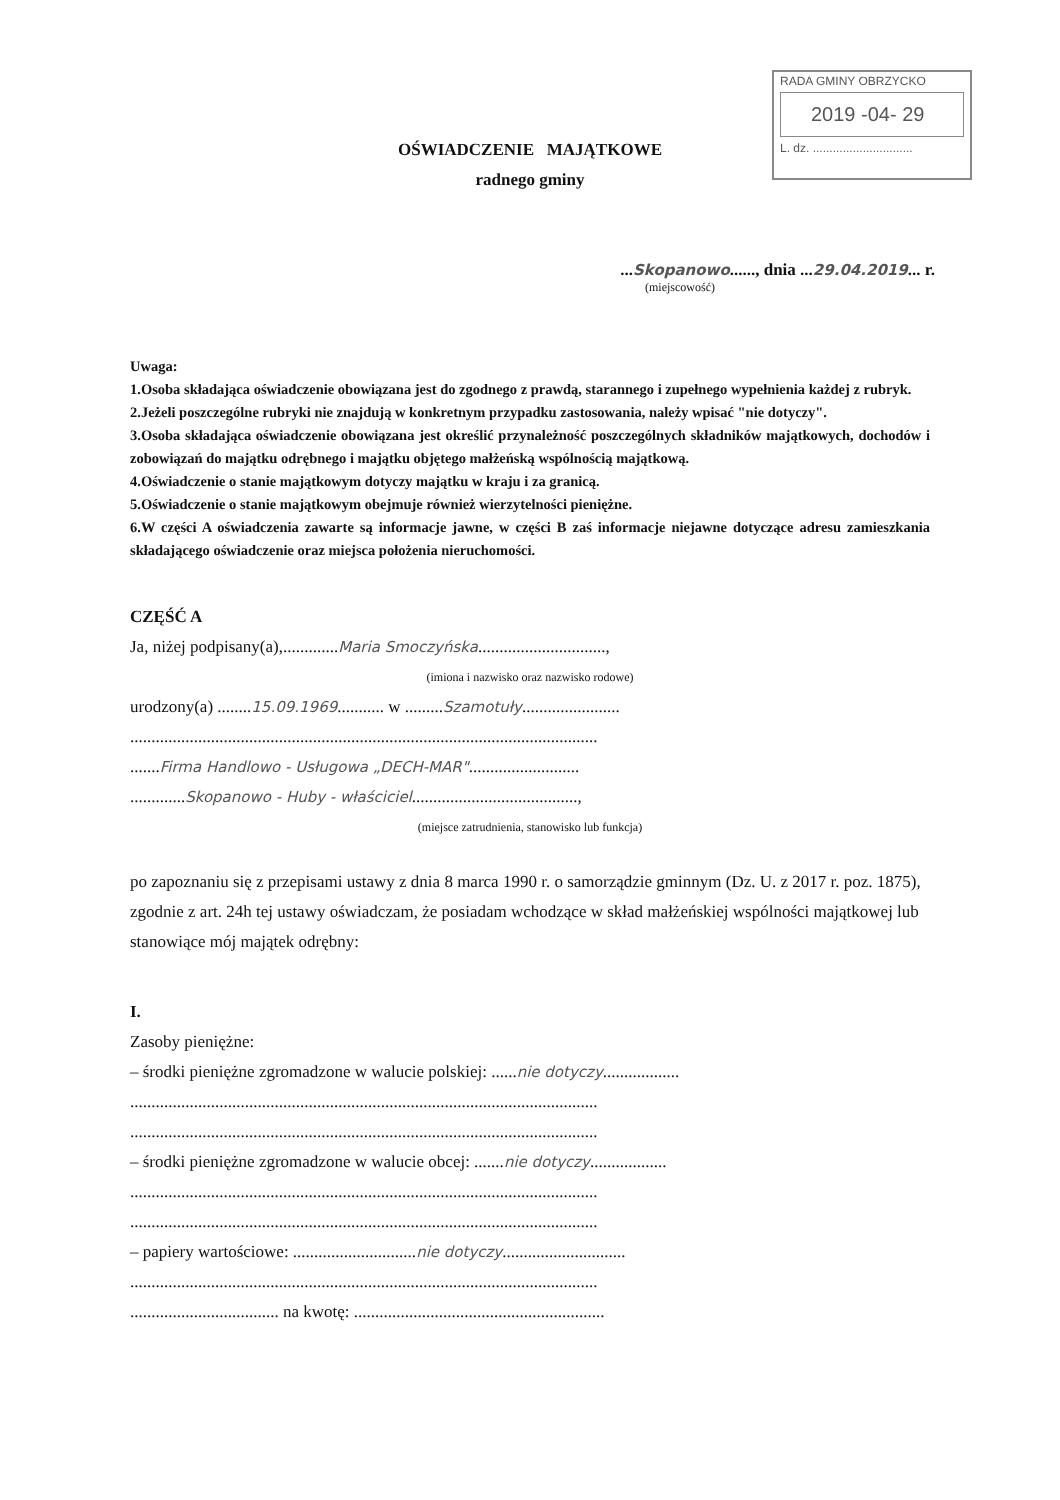RADA GMINY OBRZYCKO
2019 -04- 29
L. dz. ..............................
OŚWIADCZENIE MAJĄTKOWE
radnego gminy
...Skopanowo......, dnia ...29.04.2019... r.
(miejscowość)
Uwaga:
1.Osoba składająca oświadczenie obowiązana jest do zgodnego z prawdą, starannego i zupełnego wypełnienia każdej z rubryk.
2.Jeżeli poszczególne rubryki nie znajdują w konkretnym przypadku zastosowania, należy wpisać "nie dotyczy".
3.Osoba składająca oświadczenie obowiązana jest określić przynależność poszczególnych składników majątkowych, dochodów i zobowiązań do majątku odrębnego i majątku objętego małżeńską wspólnością majątkową.
4.Oświadczenie o stanie majątkowym dotyczy majątku w kraju i za granicą.
5.Oświadczenie o stanie majątkowym obejmuje również wierzytelności pieniężne.
6.W części A oświadczenia zawarte są informacje jawne, w części B zaś informacje niejawne dotyczące adresu zamieszkania składającego oświadczenie oraz miejsca położenia nieruchomości.
CZĘŚĆ A
Ja, niżej podpisany(a),.............Maria Smoczyńska..............................,
(imiona i nazwisko oraz nazwisko rodowe)
urodzony(a) ........15.09.1969........... w .........Szamotuły.......................
..............................................................................................................
.......Firma Handlowo - Usługowa „DECH-MAR"..........................
.............Skopanowo - Huby - właściciel.......................................,
(miejsce zatrudnienia, stanowisko lub funkcja)
po zapoznaniu się z przepisami ustawy z dnia 8 marca 1990 r. o samorządzie gminnym (Dz. U. z 2017 r. poz. 1875), zgodnie z art. 24h tej ustawy oświadczam, że posiadam wchodzące w skład małżeńskiej wspólności majątkowej lub stanowiące mój majątek odrębny:
I.
Zasoby pieniężne:
– środki pieniężne zgromadzone w walucie polskiej: ......nie dotyczy..................
..............................................................................................................
..............................................................................................................
– środki pieniężne zgromadzone w walucie obcej: .......nie dotyczy..................
..............................................................................................................
..............................................................................................................
– papiery wartościowe: .............................nie dotyczy.............................
..............................................................................................................
................................... na kwotę: ...........................................................